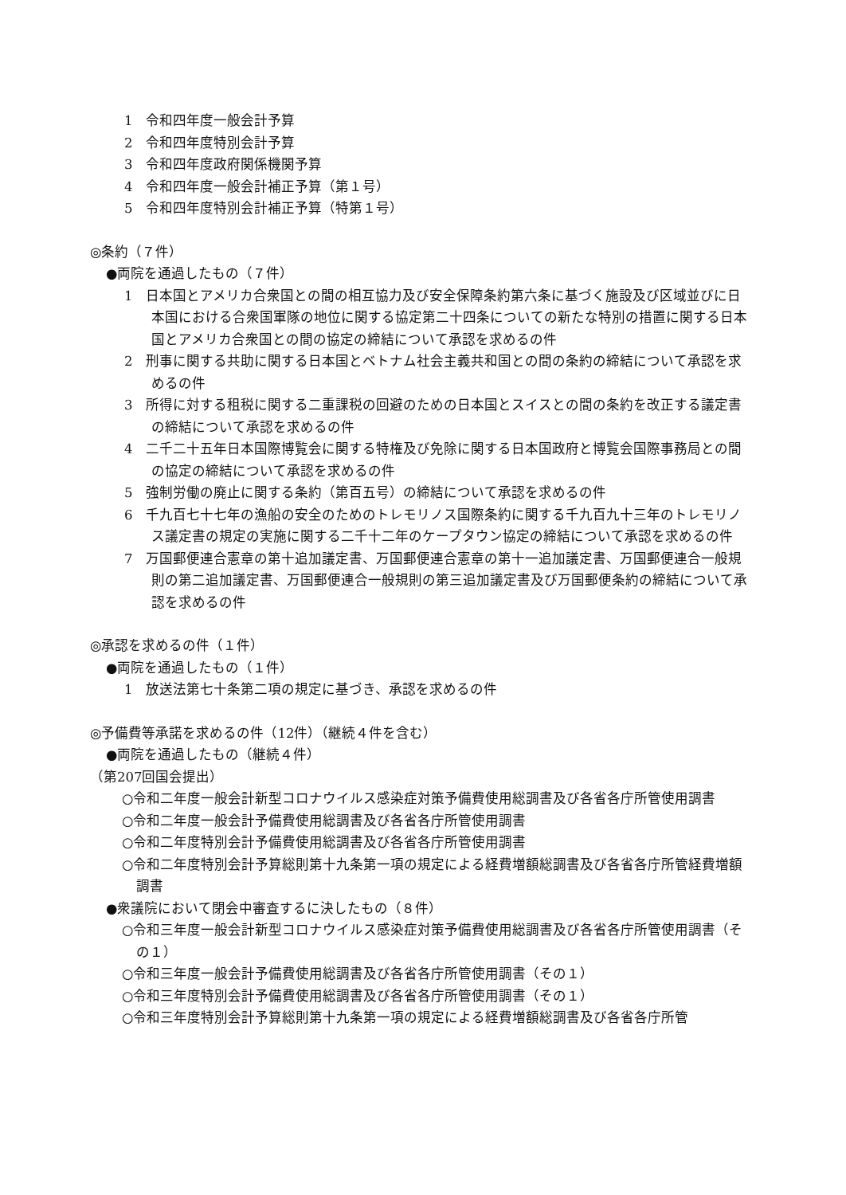1　令和四年度一般会計予算
2　令和四年度特別会計予算
3　令和四年度政府関係機関予算
4　令和四年度一般会計補正予算（第１号）
5　令和四年度特別会計補正予算（特第１号）
◎条約（７件）
●両院を通過したもの（７件）
1　日本国とアメリカ合衆国との間の相互協力及び安全保障条約第六条に基づく施設及び区域並びに日本国における合衆国軍隊の地位に関する協定第二十四条についての新たな特別の措置に関する日本国とアメリカ合衆国との間の協定の締結について承認を求めるの件
2　刑事に関する共助に関する日本国とベトナム社会主義共和国との間の条約の締結について承認を求めるの件
3　所得に対する租税に関する二重課税の回避のための日本国とスイスとの間の条約を改正する議定書の締結について承認を求めるの件
4　二千二十五年日本国際博覧会に関する特権及び免除に関する日本国政府と博覧会国際事務局との間の協定の締結について承認を求めるの件
5　強制労働の廃止に関する条約（第百五号）の締結について承認を求めるの件
6　千九百七十七年の漁船の安全のためのトレモリノス国際条約に関する千九百九十三年のトレモリノス議定書の規定の実施に関する二千十二年のケープタウン協定の締結について承認を求めるの件
7　万国郵便連合憲章の第十追加議定書、万国郵便連合憲章の第十一追加議定書、万国郵便連合一般規則の第二追加議定書、万国郵便連合一般規則の第三追加議定書及び万国郵便条約の締結について承認を求めるの件
◎承認を求めるの件（１件）
●両院を通過したもの（１件）
1　放送法第七十条第二項の規定に基づき、承認を求めるの件
◎予備費等承諾を求めるの件（12件）（継続４件を含む）
●両院を通過したもの（継続４件）
（第207回国会提出）
○令和二年度一般会計新型コロナウイルス感染症対策予備費使用総調書及び各省各庁所管使用調書
○令和二年度一般会計予備費使用総調書及び各省各庁所管使用調書
○令和二年度特別会計予備費使用総調書及び各省各庁所管使用調書
○令和二年度特別会計予算総則第十九条第一項の規定による経費増額総調書及び各省各庁所管経費増額調書
●衆議院において閉会中審査するに決したもの（８件）
○令和三年度一般会計新型コロナウイルス感染症対策予備費使用総調書及び各省各庁所管使用調書（その１）
○令和三年度一般会計予備費使用総調書及び各省各庁所管使用調書（その１）
○令和三年度特別会計予備費使用総調書及び各省各庁所管使用調書（その１）
○令和三年度特別会計予算総則第十九条第一項の規定による経費増額総調書及び各省各庁所管